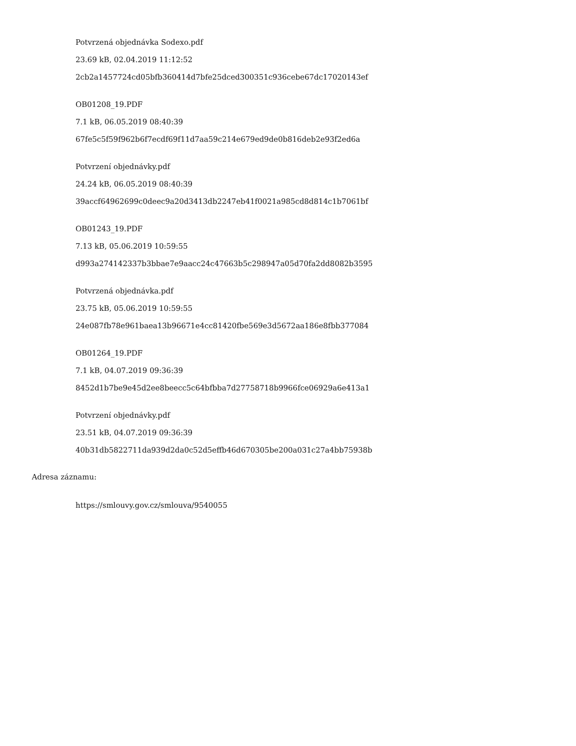Potvrzená objednávka Sodexo.pdf
23.69 kB, 02.04.2019 11:12:52
2cb2a1457724cd05bfb360414d7bfe25dced300351c936cebe67dc17020143ef
OB01208_19.PDF
7.1 kB, 06.05.2019 08:40:39
67fe5c5f59f962b6f7ecdf69f11d7aa59c214e679ed9de0b816deb2e93f2ed6a
Potvrzení objednávky.pdf
24.24 kB, 06.05.2019 08:40:39
39accf64962699c0deec9a20d3413db2247eb41f0021a985cd8d814c1b7061bf
OB01243_19.PDF
7.13 kB, 05.06.2019 10:59:55
d993a274142337b3bbae7e9aacc24c47663b5c298947a05d70fa2dd8082b3595
Potvrzená objednávka.pdf
23.75 kB, 05.06.2019 10:59:55
24e087fb78e961baea13b96671e4cc81420fbe569e3d5672aa186e8fbb377084
OB01264_19.PDF
7.1 kB, 04.07.2019 09:36:39
8452d1b7be9e45d2ee8beecc5c64bfbba7d27758718b9966fce06929a6e413a1
Potvrzení objednávky.pdf
23.51 kB, 04.07.2019 09:36:39
40b31db5822711da939d2da0c52d5effb46d670305be200a031c27a4bb75938b
Adresa záznamu:
https://smlouvy.gov.cz/smlouva/9540055